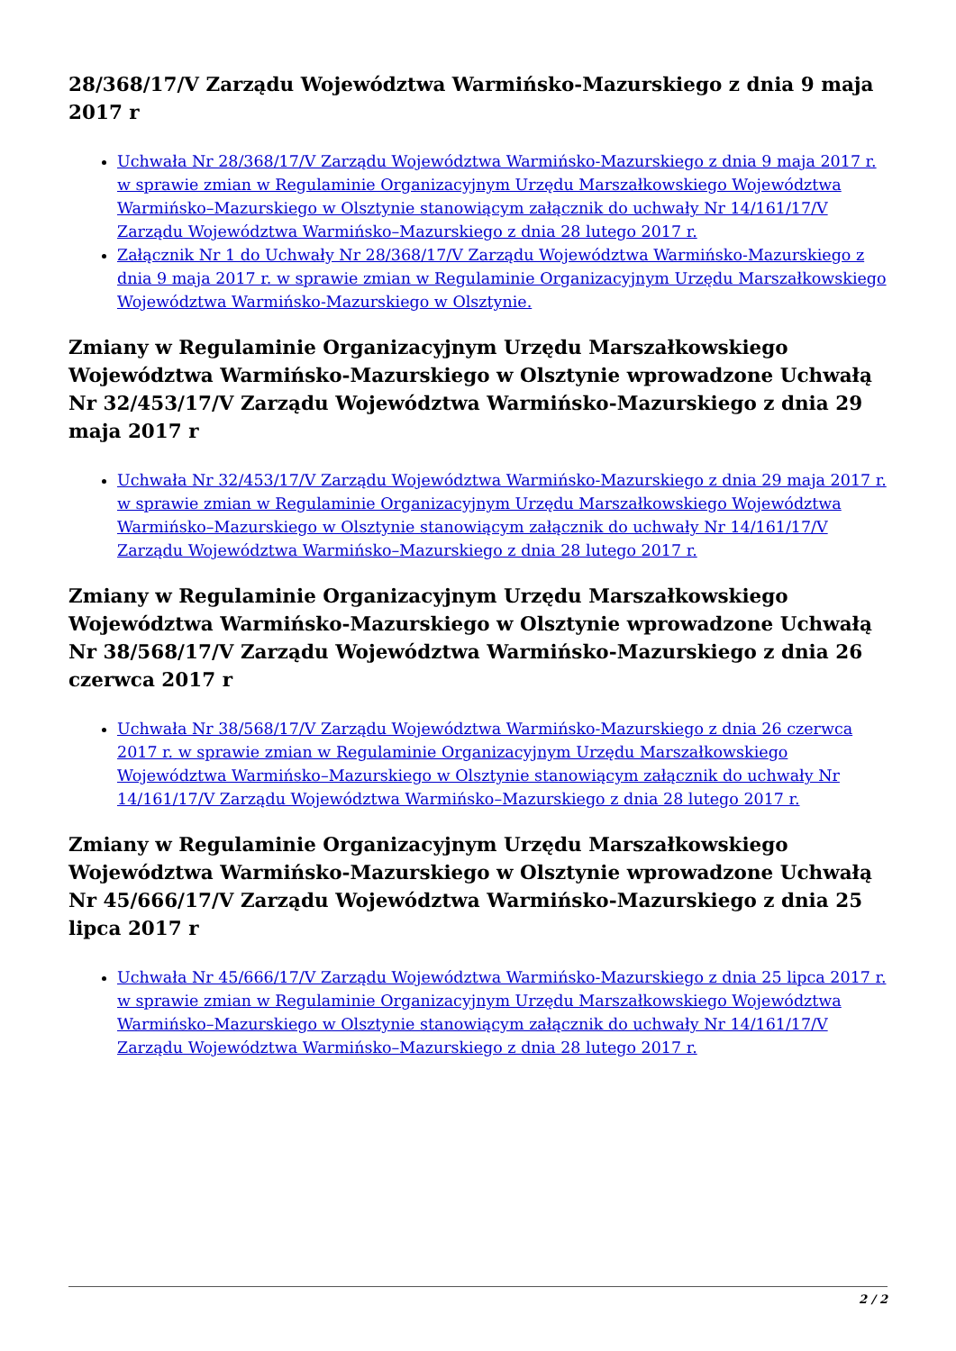28/368/17/V Zarządu Województwa Warmińsko-Mazurskiego z dnia 9 maja 2017 r
Uchwała Nr 28/368/17/V Zarządu Województwa Warmińsko-Mazurskiego z dnia 9 maja 2017 r. w sprawie zmian w Regulaminie Organizacyjnym Urzędu Marszałkowskiego Województwa Warmińsko–Mazurskiego w Olsztynie stanowiącym załącznik do uchwały Nr 14/161/17/V Zarządu Województwa Warmińsko–Mazurskiego z dnia 28 lutego 2017 r.
Załącznik Nr 1 do Uchwały Nr 28/368/17/V Zarządu Województwa Warmińsko-Mazurskiego z dnia 9 maja 2017 r. w sprawie zmian w Regulaminie Organizacyjnym Urzędu Marszałkowskiego Województwa Warmińsko-Mazurskiego w Olsztynie.
Zmiany w Regulaminie Organizacyjnym Urzędu Marszałkowskiego Województwa Warmińsko-Mazurskiego w Olsztynie wprowadzone Uchwałą Nr 32/453/17/V Zarządu Województwa Warmińsko-Mazurskiego z dnia 29 maja 2017 r
Uchwała Nr 32/453/17/V Zarządu Województwa Warmińsko-Mazurskiego z dnia 29 maja 2017 r. w sprawie zmian w Regulaminie Organizacyjnym Urzędu Marszałkowskiego Województwa Warmińsko–Mazurskiego w Olsztynie stanowiącym załącznik do uchwały Nr 14/161/17/V Zarządu Województwa Warmińsko–Mazurskiego z dnia 28 lutego 2017 r.
Zmiany w Regulaminie Organizacyjnym Urzędu Marszałkowskiego Województwa Warmińsko-Mazurskiego w Olsztynie wprowadzone Uchwałą Nr 38/568/17/V Zarządu Województwa Warmińsko-Mazurskiego z dnia 26 czerwca 2017 r
Uchwała Nr 38/568/17/V Zarządu Województwa Warmińsko-Mazurskiego z dnia 26 czerwca 2017 r. w sprawie zmian w Regulaminie Organizacyjnym Urzędu Marszałkowskiego Województwa Warmińsko–Mazurskiego w Olsztynie stanowiącym załącznik do uchwały Nr 14/161/17/V Zarządu Województwa Warmińsko–Mazurskiego z dnia 28 lutego 2017 r.
Zmiany w Regulaminie Organizacyjnym Urzędu Marszałkowskiego Województwa Warmińsko-Mazurskiego w Olsztynie wprowadzone Uchwałą Nr 45/666/17/V Zarządu Województwa Warmińsko-Mazurskiego z dnia 25 lipca 2017 r
Uchwała Nr 45/666/17/V Zarządu Województwa Warmińsko-Mazurskiego z dnia 25 lipca 2017 r. w sprawie zmian w Regulaminie Organizacyjnym Urzędu Marszałkowskiego Województwa Warmińsko–Mazurskiego w Olsztynie stanowiącym załącznik do uchwały Nr 14/161/17/V Zarządu Województwa Warmińsko–Mazurskiego z dnia 28 lutego 2017 r.
2 / 2